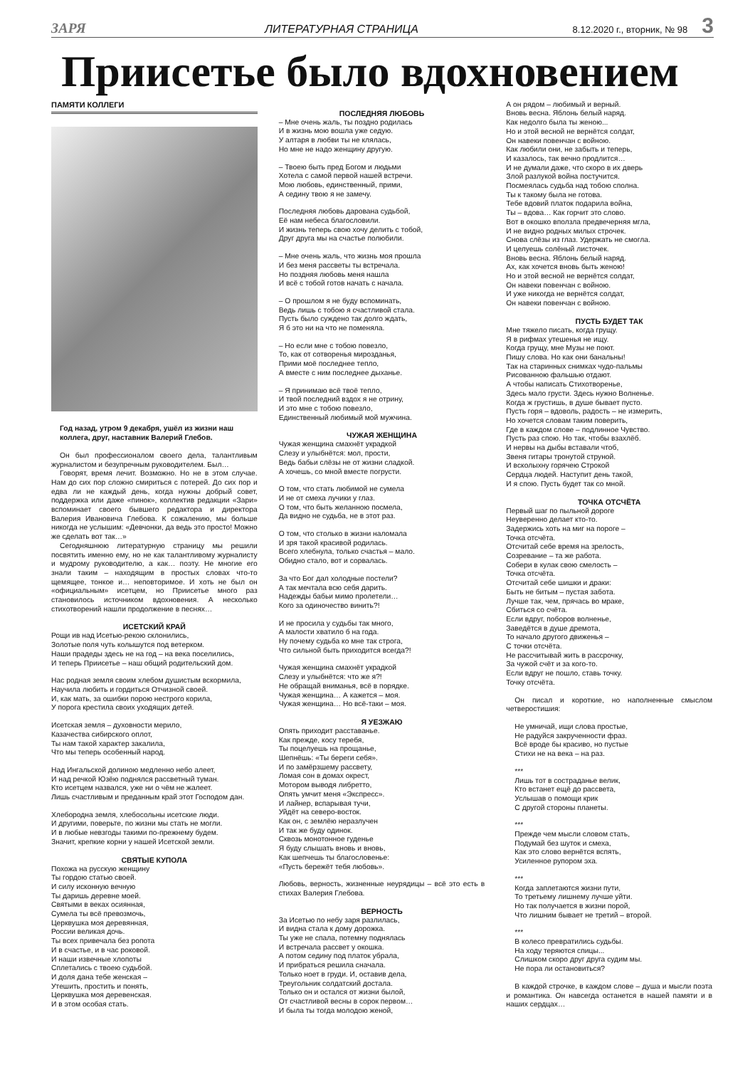ЗАРЯ ЛИТЕРАТУРНАЯ СТРАНИЦА 8.12.2020 г., вторник, № 98 3
Приисетье было вдохновением
ПАМЯТИ КОЛЛЕГИ
Год назад, утром 9 декабря, ушёл из жизни наш коллега, друг, наставник Валерий Глебов.
Он был профессионалом своего дела, талантливым журналистом и безупречным руководителем. Был…
Говорят, время лечит. Возможно. Но не в этом случае. Нам до сих пор сложно смириться с потерей. До сих пор и едва ли не каждый день, когда нужны добрый совет, поддержка или даже «пинок», коллектив редакции «Зари» вспоминает своего бывшего редактора и директора Валерия Ивановича Глебова. К сожалению, мы больше никогда не услышим: «Девчонки, да ведь это просто! Можно же сделать вот так…»
Сегодняшнюю литературную страницу мы решили посвятить именно ему, но не как талантливому журналисту и мудрому руководителю, а как… поэту. Не многие его знали таким – находящим в простых словах что-то щемящее, тонкое и… неповторимое. И хоть не был он «официальным» исетцем, но Приисетье много раз становилось источником вдохновения. А несколько стихотворений нашли продолжение в песнях…
ИСЕТСКИЙ КРАЙ
Рощи ив над Исетью-рекою склонились,
Золотые поля чуть колышутся под ветерком.
Наши прадеды здесь не на год – на века поселились,
И теперь Приисетье – наш общий родительский дом.
Нас родная земля своим хлебом душистым вскормила,
Научила любить и гордиться Отчизной своей.
И, как мать, за ошибки порою нестрого корила,
У порога крестила своих уходящих детей.
Исетская земля – духовности мерило,
Казачества сибирского оплот,
Ты нам такой характер закалила,
Что мы теперь особенный народ.
Над Ингальской долиною медленно небо алеет,
И над речкой Юзёю поднялся рассветный туман.
Кто исетцем назвался, уже ни о чём не жалеет.
Лишь счастливым и преданным край этот Господом дан.
Хлебородна земля, хлебосольны исетские люди.
И другими, поверьте, по жизни мы стать не могли.
И в любые невзгоды такими по-прежнему будем.
Значит, крепкие корни у нашей Исетской земли.
СВЯТЫЕ КУПОЛА
Похожа на русскую женщину
Ты гордою статью своей.
И силу исконную вечную
Ты даришь деревне моей.
Святыми в веках осиянная,
Сумела ты всё превозмочь,
Церквушка моя деревянная,
России великая дочь.
Ты всех привечала без ропота
И в счастье, и в час роковой.
И наши извечные хлопоты
Сплетались с твоею судьбой.
И доля дана тебе женская –
Утешить, простить и понять,
Церквушка моя деревенская.
И в этом особая стать.
ПОСЛЕДНЯЯ ЛЮБОВЬ
– Мне очень жаль, ты поздно родилась
И в жизнь мою вошла уже седую.
У алтаря в любви ты не клялась,
Но мне не надо женщину другую.
– Твоею быть пред Богом и людьми
Хотела с самой первой нашей встречи.
Мою любовь, единственный, прими,
А седину твою я не замечу.
Последняя любовь дарована судьбой,
Её нам небеса благословили.
И жизнь теперь свою хочу делить с тобой,
Друг друга мы на счастье полюбили.
– Мне очень жаль, что жизнь моя прошла
И без меня рассветы ты встречала.
Но поздняя любовь меня нашла
И всё с тобой готов начать с начала.
– О прошлом я не буду вспоминать,
Ведь лишь с тобою я счастливой стала.
Пусть было суждено так долго ждать,
Я б это ни на что не поменяла.
– Но если мне с тобою повезло,
То, как от сотворенья мирозданья,
Прими моё последнее тепло,
А вместе с ним последнее дыханье.
– Я принимаю всё твоё тепло,
И твой последний вздох я не отрину,
И это мне с тобою повезло,
Единственный любимый мой мужчина.
ЧУЖАЯ ЖЕНЩИНА
Чужая женщина смахнёт украдкой
Слезу и улыбнётся: мол, прости,
Ведь бабьи слёзы не от жизни сладкой.
А хочешь, со мной вместе погрусти.
О том, что стать любимой не сумела
И не от смеха лучики у глаз.
О том, что быть желанною посмела,
Да видно не судьба, не в этот раз.
О том, что столько в жизни наломала
И зря такой красивой родилась.
Всего хлебнула, только счастья – мало.
Обидно стало, вот и сорвалась.
За что Бог дал холодные постели?
А так мечтала всю себя дарить.
Надежды бабьи мимо пролетели…
Кого за одиночество винить?!
И не просила у судьбы так много,
А малости хватило б на года.
Ну почему судьба ко мне так строга,
Что сильной быть приходится всегда?!
Чужая женщина смахнёт украдкой
Слезу и улыбнётся: что же я?!
Не обращай вниманья, всё в порядке.
Чужая женщина… А кажется – моя.
Чужая женщина… Но всё-таки – моя.
Я УЕЗЖАЮ
Опять приходит расставанье.
Как прежде, косу теребя,
Ты поцелуешь на прощанье,
Шепнёшь: «Ты береги себя».
И по замёрзшему рассвету,
Ломая сон в домах окрест,
Мотором выводя либретто,
Опять умчит меня «Экспресс».
И лайнер, вспарывая тучи,
Уйдёт на северо-восток.
Как он, с землёю неразлучен
И так же буду одинок.
Сквозь монотонное гуденье
Я буду слышать вновь и вновь,
Как шепчешь ты благословенье:
«Пусть бережёт тебя любовь».
Любовь, верность, жизненные неурядицы – всё это есть в стихах Валерия Глебова.
ВЕРНОСТЬ
За Исетью по небу заря разлилась,
И видна стала к дому дорожка.
Ты уже не спала, потемну поднялась
И встречала рассвет у окошка.
А потом седину под платок убрала,
И прибраться решила сначала.
Только ноет в груди. И, оставив дела,
Треугольник солдатский достала.
Только он и остался от жизни былой,
От счастливой весны в сорок первом…
И была ты тогда молодою женой,
А он рядом – любимый и верный.
Вновь весна. Яблонь белый наряд.
Как недолго была ты женою...
Но и этой весной не вернётся солдат,
Он навеки повенчан с войною.
Как любили они, не забыть и теперь,
И казалось, так вечно продлится…
И не думали даже, что скоро в их дверь
Злой разлукой война постучится.
Посмеялась судьба над тобою сполна.
Ты к такому была не готова.
Тебе вдовий платок подарила война,
Ты – вдова… Как горчит это слово.
Вот в окошко вползла предвечерняя мгла,
И не видно родных милых строчек.
Снова слёзы из глаз. Удержать не смогла.
И целуешь солёный листочек.
Вновь весна. Яблонь белый наряд.
Ах, как хочется вновь быть женою!
Но и этой весной не вернётся солдат,
Он навеки повенчан с войною.
И уже никогда не вернётся солдат,
Он навеки повенчан с войною.
ПУСТЬ БУДЕТ ТАК
Мне тяжело писать, когда грущу.
Я в рифмах утешенья не ищу.
Когда грущу, мне Музы не поют.
Пишу слова. Но как они банальны!
Так на старинных снимках чудо-пальмы
Рисованною фальшью отдают.
А чтобы написать Стихотворенье,
Здесь мало грусти. Здесь нужно Волненье.
Когда ж грустишь, в душе бывает пусто.
Пусть горя – вдоволь, радость – не измерить,
Но хочется словам таким поверить,
Где в каждом слове – подлинное Чувство.
Пусть раз спою. Но так, чтобы взахлёб.
И нервы на дыбы вставали чтоб,
Звеня гитары тронутой струной.
И всколыхну горячею Строкой
Сердца людей. Наступит день такой,
И я спою. Пусть будет так со мной.
ТОЧКА ОТСЧЁТА
Первый шаг по пыльной дороге
Неуверенно делает кто-то.
Задержись хоть на миг на пороге –
Точка отсчёта.
Отсчитай себе время на зрелость,
Созревание – та же работа.
Собери в кулак свою смелость –
Точка отсчёта.
Отсчитай себе шишки и драки:
Быть не битым – пустая забота.
Лучше так, чем, прячась во мраке,
Сбиться со счёта.
Если вдруг, поборов волненье,
Заведётся в душе дремота,
То начало другого движенья –
С точки отсчёта.
Не рассчитывай жить в рассрочку,
За чужой счёт и за кого-то.
Если вдруг не пошло, ставь точку.
Точку отсчёта.
Он писал и короткие, но наполненные смыслом четверостишия:
Не умничай, ищи слова простые,
Не радуйся закрученности фраз.
Всё вроде бы красиво, но пустые
Стихи не на века – на раз.
***
Лишь тот в состраданье велик,
Кто встанет ещё до рассвета,
Услышав о помощи крик
С другой стороны планеты.
***
Прежде чем мысли словом стать,
Подумай без шуток и смеха,
Как это слово вернётся вспять,
Усиленное рупором эха.
***
Когда заплетаются жизни пути,
То третьему лишнему лучше уйти.
Но так получается в жизни порой,
Что лишним бывает не третий – второй.
***
В колесо превратились судьбы.
На ходу теряются спицы...
Слишком скоро друг друга судим мы.
Не пора ли остановиться?
В каждой строчке, в каждом слове – душа и мысли поэта и романтика. Он навсегда останется в нашей памяти и в наших сердцах…